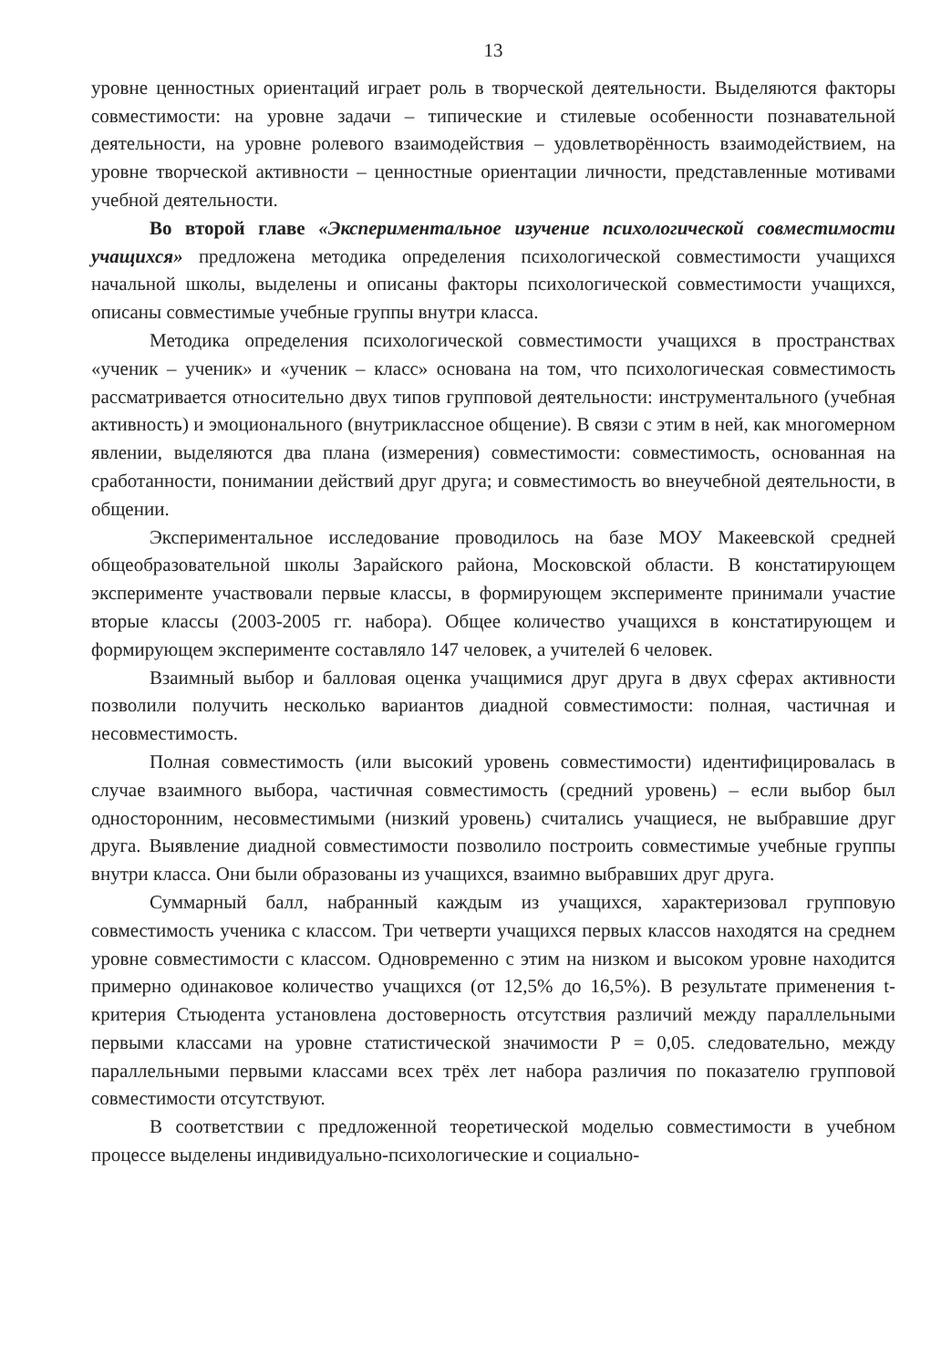13
уровне ценностных ориентаций играет роль в творческой деятельности. Выделяются факторы совместимости: на уровне задачи – типические и стилевые особенности познавательной деятельности, на уровне ролевого взаимодействия – удовлетворённость взаимодействием, на уровне творческой активности – ценностные ориентации личности, представленные мотивами учебной деятельности.
Во второй главе «Экспериментальное изучение психологической совместимости учащихся» предложена методика определения психологической совместимости учащихся начальной школы, выделены и описаны факторы психологической совместимости учащихся, описаны совместимые учебные группы внутри класса.
Методика определения психологической совместимости учащихся в пространствах «ученик – ученик» и «ученик – класс» основана на том, что психологическая совместимость рассматривается относительно двух типов групповой деятельности: инструментального (учебная активность) и эмоционального (внутриклассное общение). В связи с этим в ней, как многомерном явлении, выделяются два плана (измерения) совместимости: совместимость, основанная на сработанности, понимании действий друг друга; и совместимость во внеучебной деятельности, в общении.
Экспериментальное исследование проводилось на базе МОУ Макеевской средней общеобразовательной школы Зарайского района, Московской области. В констатирующем эксперименте участвовали первые классы, в формирующем эксперименте принимали участие вторые классы (2003-2005 гг. набора). Общее количество учащихся в констатирующем и формирующем эксперименте составляло 147 человек, а учителей 6 человек.
Взаимный выбор и балловая оценка учащимися друг друга в двух сферах активности позволили получить несколько вариантов диадной совместимости: полная, частичная и несовместимость.
Полная совместимость (или высокий уровень совместимости) идентифицировалась в случае взаимного выбора, частичная совместимость (средний уровень) – если выбор был односторонним, несовместимыми (низкий уровень) считались учащиеся, не выбравшие друг друга. Выявление диадной совместимости позволило построить совместимые учебные группы внутри класса. Они были образованы из учащихся, взаимно выбравших друг друга.
Суммарный балл, набранный каждым из учащихся, характеризовал групповую совместимость ученика с классом. Три четверти учащихся первых классов находятся на среднем уровне совместимости с классом. Одновременно с этим на низком и высоком уровне находится примерно одинаковое количество учащихся (от 12,5% до 16,5%). В результате применения t-критерия Стьюдента установлена достоверность отсутствия различий между параллельными первыми классами на уровне статистической значимости Р = 0,05. следовательно, между параллельными первыми классами всех трёх лет набора различия по показателю групповой совместимости отсутствуют.
В соответствии с предложенной теоретической моделью совместимости в учебном процессе выделены индивидуально-психологические и социально-